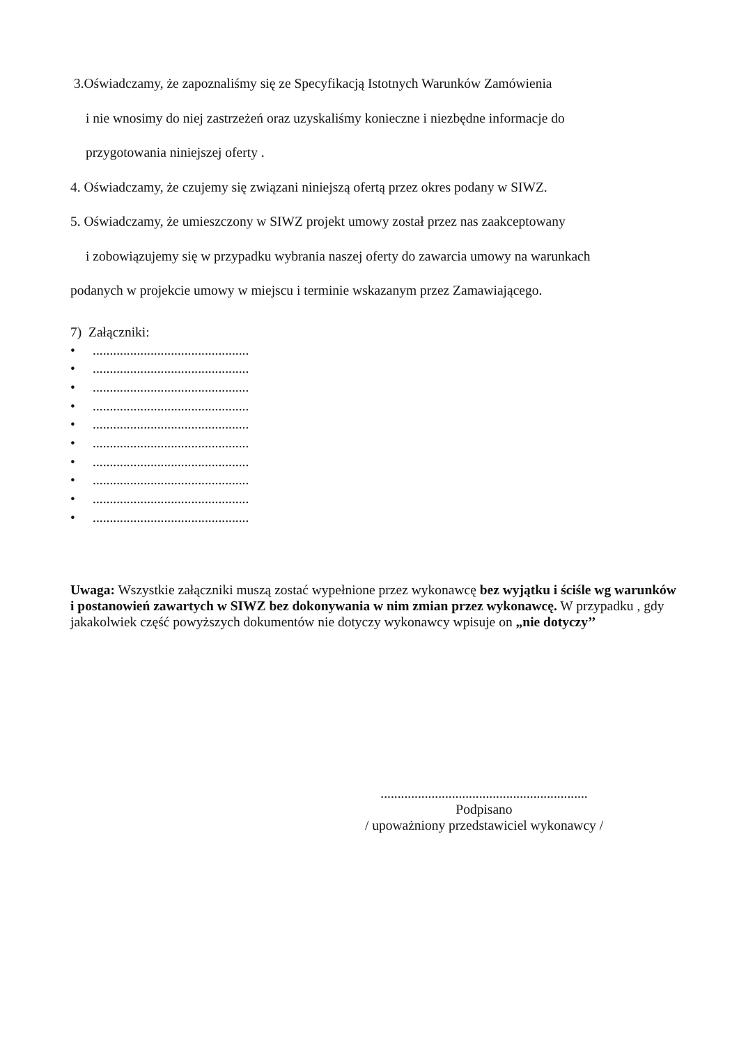3.Oświadczamy, że zapoznaliśmy się ze Specyfikacją Istotnych Warunków Zamówienia
i nie wnosimy do niej zastrzeżeń oraz uzyskaliśmy konieczne i niezbędne informacje do
przygotowania niniejszej oferty .
4. Oświadczamy, że czujemy się związani niniejszą ofertą przez okres podany w SIWZ.
5. Oświadczamy, że umieszczony w SIWZ projekt umowy został przez nas zaakceptowany
i zobowiązujemy się w przypadku wybrania naszej oferty do zawarcia umowy na warunkach
podanych w projekcie umowy w miejscu i terminie wskazanym przez Zamawiającego.
7) Załączniki:
•..............................................
•..............................................
•..............................................
•..............................................
•..............................................
•..............................................
•..............................................
•..............................................
•..............................................
•..............................................
Uwaga: Wszystkie załączniki muszą zostać wypełnione przez wykonawcę bez wyjątku i ściśle wg warunków i postanowień zawartych w SIWZ bez dokonywania w nim zmian przez wykonawcę. W przypadku , gdy jakakolwiek część powyższych dokumentów nie dotyczy wykonawcy wpisuje on „nie dotyczy’’
.............................................................
Podpisano
/ upoważniony przedstawiciel wykonawcy /